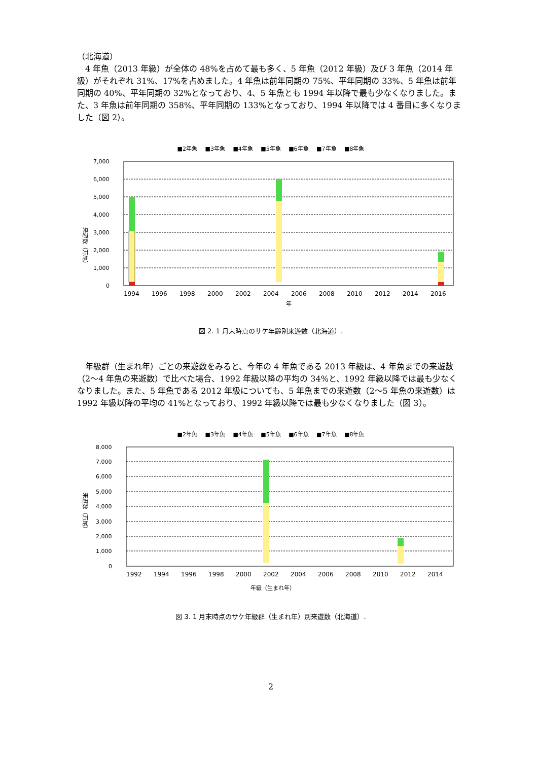（北海道）
　4 年魚（2013 年級）が全体の 48%を占めて最も多く、5 年魚（2012 年級）及び 3 年魚（2014 年級）がそれぞれ 31%、17%を占めました。4 年魚は前年同期の 75%、平年同期の 33%、5 年魚は前年同期の 40%、平年同期の 32%となっており、4、5 年魚とも 1994 年以降で最も少なくなりました。また、3 年魚は前年同期の 358%、平年同期の 133%となっており、1994 年以降では 4 番目に多くなりました（図 2）。
■2年魚 ■3年魚 ■4年魚 ■5年魚 ■6年魚 ■7年魚 ■8年魚
来遊数（万尾）
7,000
6,000
5,000
4,000
3,000
2,000
1,000
0
1994
1996
1998
2000
2002
2004
2006
2008
2010
2012
2014
2016
年
図 2. 1 月末時点のサケ年齢別来遊数（北海道）.
　年級群（生まれ年）ごとの来遊数をみると、今年の 4 年魚である 2013 年級は、4 年魚までの来遊数（2～4 年魚の来遊数）で比べた場合、1992 年級以降の平均の 34%と、1992 年級以降では最も少なくなりました。また、5 年魚である 2012 年級についても、5 年魚までの来遊数（2～5 年魚の来遊数）は 1992 年級以降の平均の 41%となっており、1992 年級以降では最も少なくなりました（図 3）。
■2年魚 ■3年魚 ■4年魚 ■5年魚 ■6年魚 ■7年魚 ■8年魚
来遊数（万尾）
8,000
7,000
6,000
5,000
4,000
3,000
2,000
1,000
0
1992
1994
1996
1998
2000
2002
2004
2006
2008
2010
2012
2014
年級（生まれ年）
図 3. 1 月末時点のサケ年級群（生まれ年）別来遊数（北海道）.
2